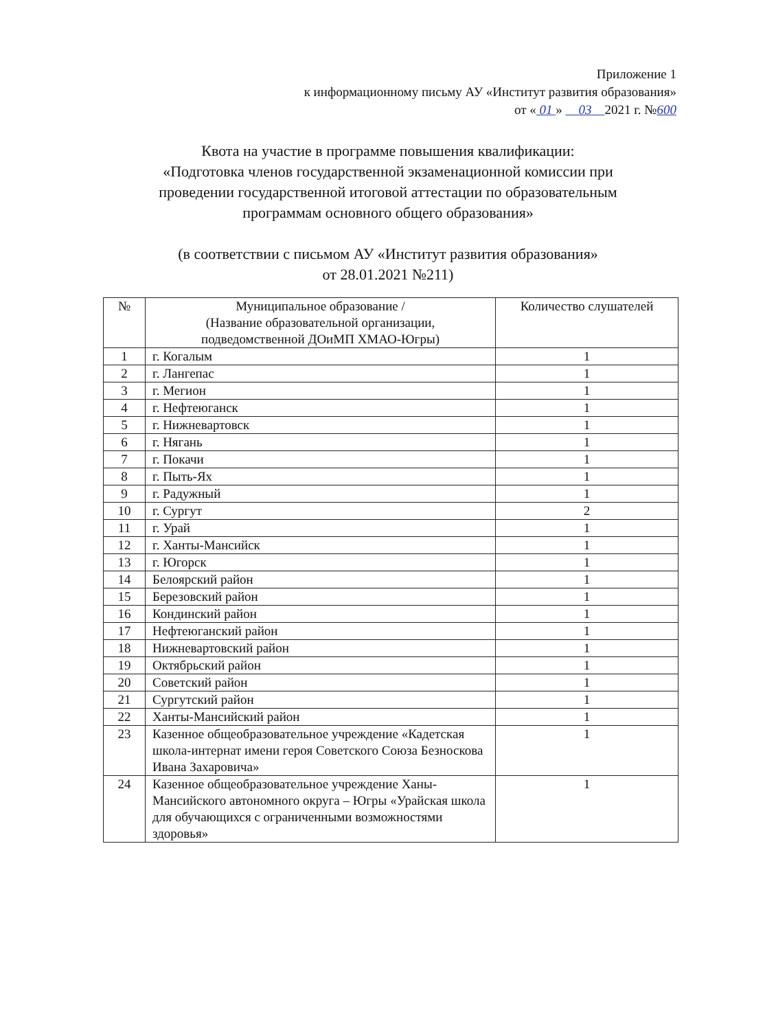Приложение 1
к информационному письму АУ «Институт развития образования»
от « 01 » 03 2021 г. №600
Квота на участие в программе повышения квалификации:
«Подготовка членов государственной экзаменационной комиссии при
проведении государственной итоговой аттестации по образовательным
программам основного общего образования»
(в соответствии с письмом АУ «Институт развития образования»
от 28.01.2021 №211)
| № | Муниципальное образование / (Название образовательной организации, подведомственной ДОиМП ХМАО-Югры) | Количество слушателей |
| --- | --- | --- |
| 1 | г. Когалым | 1 |
| 2 | г. Лангепас | 1 |
| 3 | г. Мегион | 1 |
| 4 | г. Нефтеюганск | 1 |
| 5 | г. Нижневартовск | 1 |
| 6 | г. Нягань | 1 |
| 7 | г. Покачи | 1 |
| 8 | г. Пыть-Ях | 1 |
| 9 | г. Радужный | 1 |
| 10 | г. Сургут | 2 |
| 11 | г. Урай | 1 |
| 12 | г. Ханты-Мансийск | 1 |
| 13 | г. Югорск | 1 |
| 14 | Белоярский район | 1 |
| 15 | Березовский район | 1 |
| 16 | Кондинский район | 1 |
| 17 | Нефтеюганский район | 1 |
| 18 | Нижневартовский район | 1 |
| 19 | Октябрьский район | 1 |
| 20 | Советский район | 1 |
| 21 | Сургутский район | 1 |
| 22 | Ханты-Мансийский район | 1 |
| 23 | Казенное общеобразовательное учреждение «Кадетская школа-интернат имени героя Советского Союза Безноскова Ивана Захаровича» | 1 |
| 24 | Казенное общеобразовательное учреждение Ханы-Мансийского автономного округа – Югры «Урайская школа для обучающихся с ограниченными возможностями здоровья» | 1 |